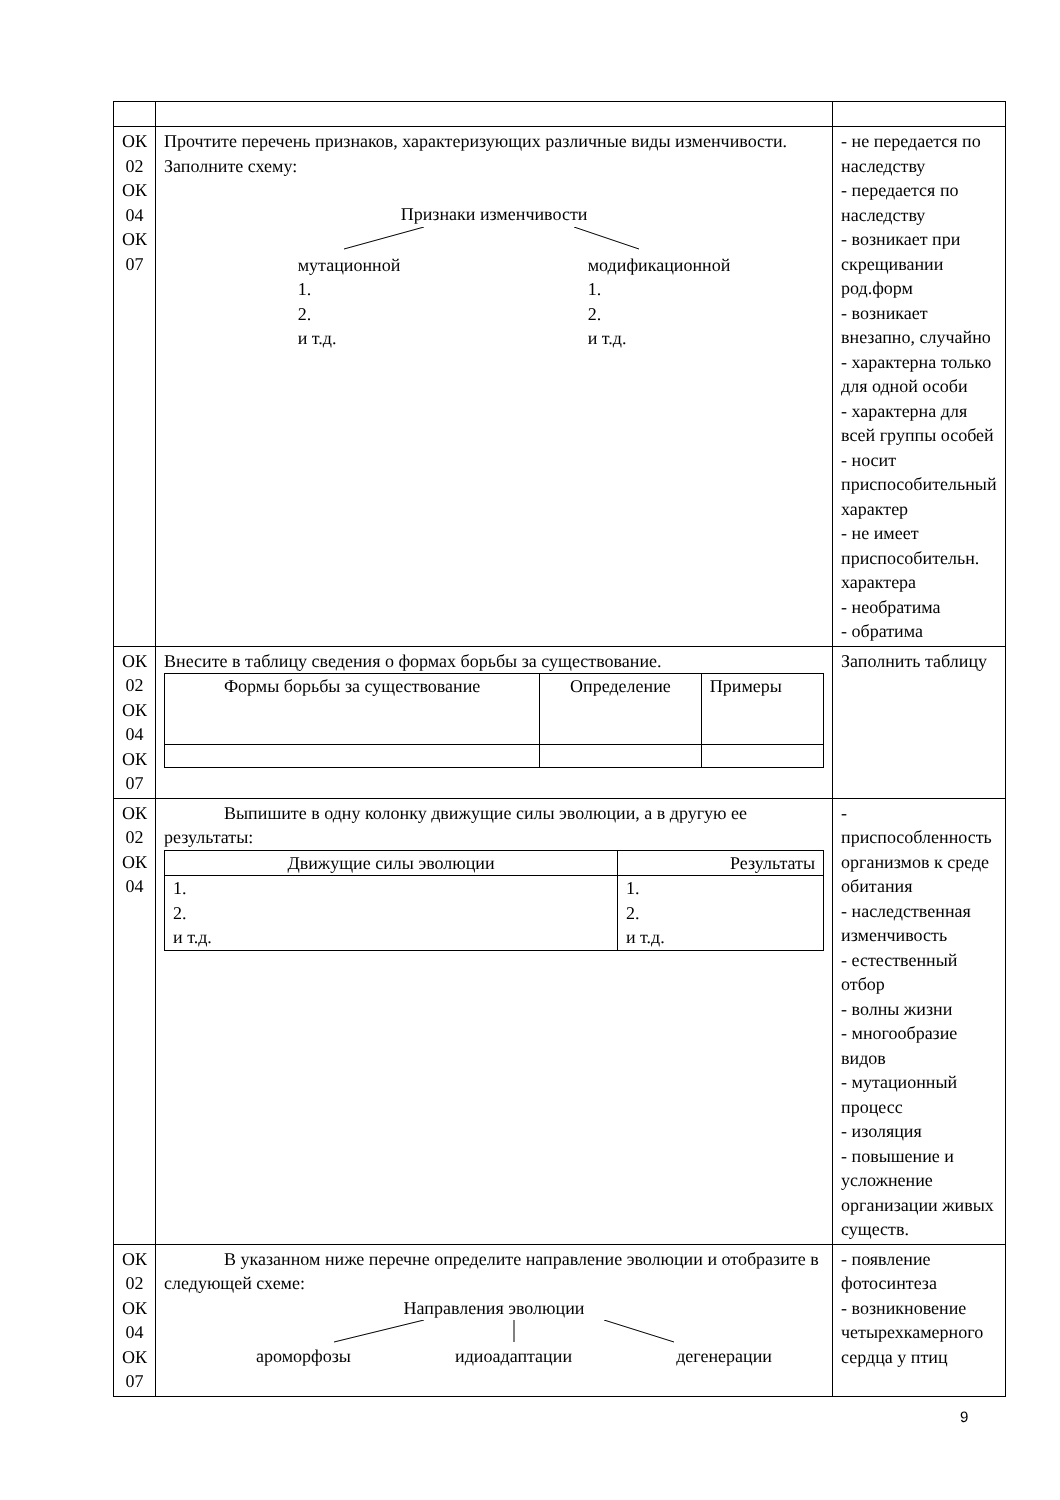| ОК 02 ОК 04 ОК 07 | Прочтите перечень признаков, характеризующих различные виды изменчивости. Заполните схему: Признаки изменчивости мутационной 1. 2. и т.д. модификационной 1. 2. и т.д. | - не передается по наследству - передается по наследству - возникает при скрещивании род.форм - возникает внезапно, случайно - характерна только для одной особи - характерна для всей группы особей - носит приспособительный характер - не имеет приспособительн. характера - необратима - обратима |
| ОК 02 ОК 04 ОК 07 | Внесите в таблицу сведения о формах борьбы за существование. / Формы борьбы за существование / Определение / Примеры / | Заполнить таблицу |
| ОК 02 ОК 04 | Выпишите в одну колонку движущие силы эволюции, а в другую ее результаты: / Движущие силы эволюции / Результаты / / 1. 2. и т.д. / 1. 2. и т.д. / | - приспособленность организмов к среде обитания - наследственная изменчивость - естественный отбор - волны жизни - многообразие видов - мутационный процесс - изоляция - повышение и усложнение организации живых существ. |
| ОК 02 ОК 04 ОК 07 | В указанном ниже перечне определите направление эволюции и отобразите в следующей схеме: Направления эволюции ароморфозы идиоадаптации дегенерации | - появление фотосинтеза - возникновение четырехкамерного сердца у птиц |
9